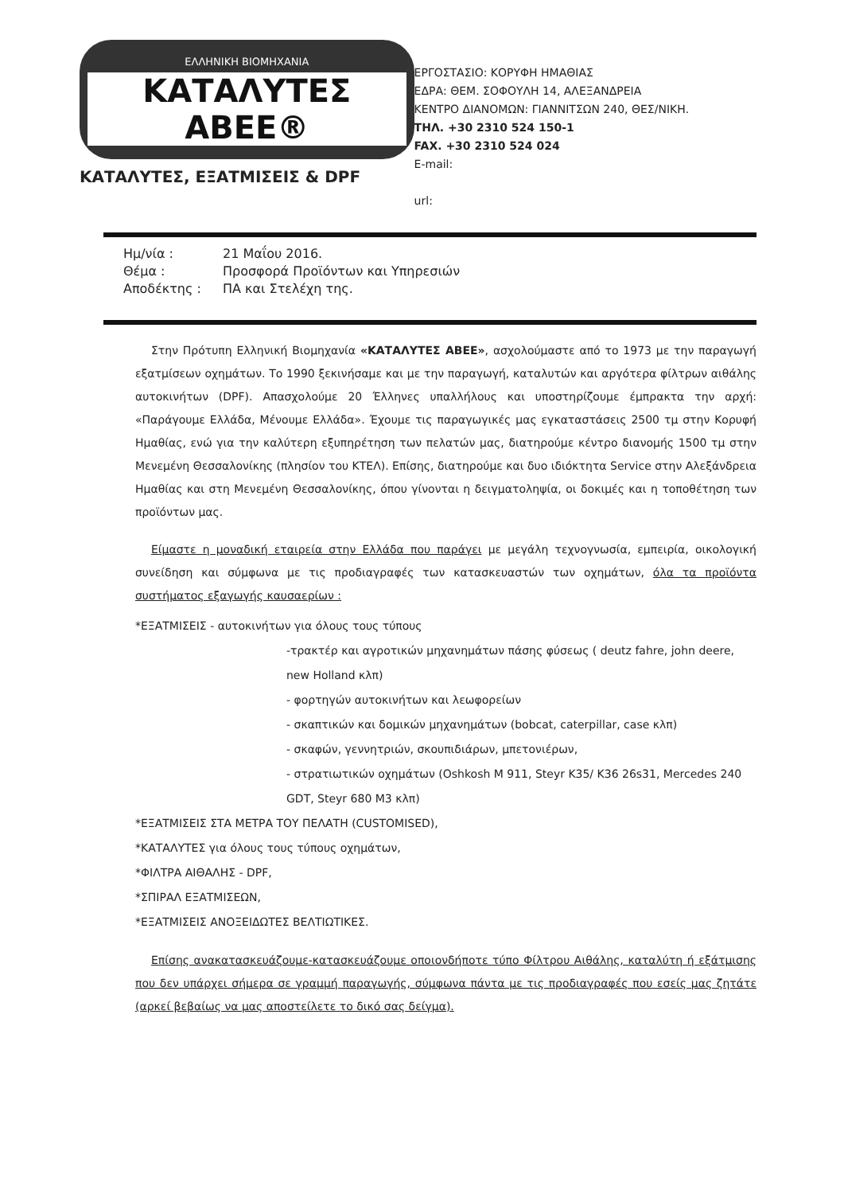ΕΛΛΗΝΙΚΗ ΒΙΟΜΗΧΑΝΙΑ
ΚΑΤΑΛΥΤΕΣ ΑΒΕΕ®
ΚΑΤΑΛΥΤΕΣ, ΕΞΑΤΜΙΣΕΙΣ & DPF
ΕΡΓΟΣΤΑΣΙΟ: ΚΟΡΥΦΗ ΗΜΑΘΙΑΣ
ΕΔΡΑ: ΘΕΜ. ΣΟΦΟΥΛΗ 14, ΑΛΕΞΑΝΔΡΕΙΑ
ΚΕΝΤΡΟ ΔΙΑΝΟΜΩΝ: ΓΙΑΝΝΙΤΣΩΝ 240, ΘΕΣ/ΝΙΚΗ.
ΤΗΛ. +30 2310 524 150-1
FAX. +30 2310 524 024
E-mail:
url:
Ημ/νία : 21 Μαΐου 2016.
Θέμα : Προσφορά Προϊόντων και Υπηρεσιών
Αποδέκτης : ΠΑ και Στελέχη της.
Στην Πρότυπη Ελληνική Βιομηχανία «ΚΑΤΑΛΥΤΕΣ ΑΒΕΕ», ασχολούμαστε από το 1973 με την παραγωγή εξατμίσεων οχημάτων. Το 1990 ξεκινήσαμε και με την παραγωγή, καταλυτών και αργότερα φίλτρων αιθάλης αυτοκινήτων (DPF). Απασχολούμε 20 Έλληνες υπαλλήλους και υποστηρίζουμε έμπρακτα την αρχή: «Παράγουμε Ελλάδα, Μένουμε Ελλάδα». Έχουμε τις παραγωγικές μας εγκαταστάσεις 2500 τμ στην Κορυφή Ημαθίας, ενώ για την καλύτερη εξυπηρέτηση των πελατών μας, διατηρούμε κέντρο διανομής 1500 τμ στην Μενεμένη Θεσσαλονίκης (πλησίον του ΚΤΕΛ). Επίσης, διατηρούμε και δυο ιδιόκτητα Service στην Αλεξάνδρεια Ημαθίας και στη Μενεμένη Θεσσαλονίκης, όπου γίνονται η δειγματοληψία, οι δοκιμές και η τοποθέτηση των προϊόντων μας.
Είμαστε η μοναδική εταιρεία στην Ελλάδα που παράγει με μεγάλη τεχνογνωσία, εμπειρία, οικολογική συνείδηση και σύμφωνα με τις προδιαγραφές των κατασκευαστών των οχημάτων, όλα τα προϊόντα συστήματος εξαγωγής καυσαερίων :
*ΕΞΑΤΜΙΣΕΙΣ - αυτοκινήτων για όλους τους τύπους
-τρακτέρ και αγροτικών μηχανημάτων πάσης φύσεως ( deutz fahre, john deere, new Holland κλπ)
- φορτηγών αυτοκινήτων και λεωφορείων
- σκαπτικών και δομικών μηχανημάτων (bobcat, caterpillar, case κλπ)
- σκαφών, γεννητριών, σκουπιδιάρων, μπετονιέρων,
- στρατιωτικών οχημάτων (Oshkosh M 911, Steyr K35/ K36 26s31, Mercedes 240 GDT, Steyr 680 M3 κλπ)
*ΕΞΑΤΜΙΣΕΙΣ ΣΤΑ ΜΕΤΡΑ ΤΟΥ ΠΕΛΑΤΗ (CUSTOMISED),
*ΚΑΤΑΛΥΤΕΣ για όλους τους τύπους οχημάτων,
*ΦΙΛΤΡΑ ΑΙΘΑΛΗΣ - DPF,
*ΣΠΙΡΑΛ ΕΞΑΤΜΙΣΕΩΝ,
*ΕΞΑΤΜΙΣΕΙΣ ΑΝΟΞΕΙΔΩΤΕΣ ΒΕΛΤΙΩΤΙΚΕΣ.
Επίσης ανακατασκευάζουμε-κατασκευάζουμε οποιονδήποτε τύπο Φίλτρου Αιθάλης, καταλύτη ή εξάτμισης που δεν υπάρχει σήμερα σε γραμμή παραγωγής, σύμφωνα πάντα με τις προδιαγραφές που εσείς μας ζητάτε (αρκεί βεβαίως να μας αποστείλετε το δικό σας δείγμα).